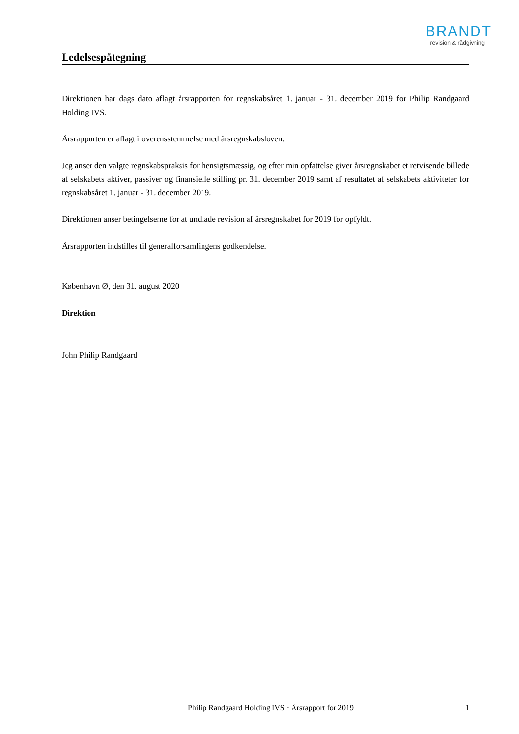BRANDT
revision & rådgivning
Ledelsespåtegning
Direktionen har dags dato aflagt årsrapporten for regnskabsåret 1. januar - 31. december 2019 for Philip Randgaard Holding IVS.
Årsrapporten er aflagt i overensstemmelse med årsregnskabsloven.
Jeg anser den valgte regnskabspraksis for hensigtsmæssig, og efter min opfattelse giver årsregnskabet et retvisende billede af selskabets aktiver, passiver og finansielle stilling pr. 31. december 2019 samt af resultatet af selskabets aktiviteter for regnskabsåret 1. januar - 31. december 2019.
Direktionen anser betingelserne for at undlade revision af årsregnskabet for 2019 for opfyldt.
Årsrapporten indstilles til generalforsamlingens godkendelse.
København Ø, den 31. august 2020
Direktion
John Philip Randgaard
Philip Randgaard Holding IVS · Årsrapport for 2019 1